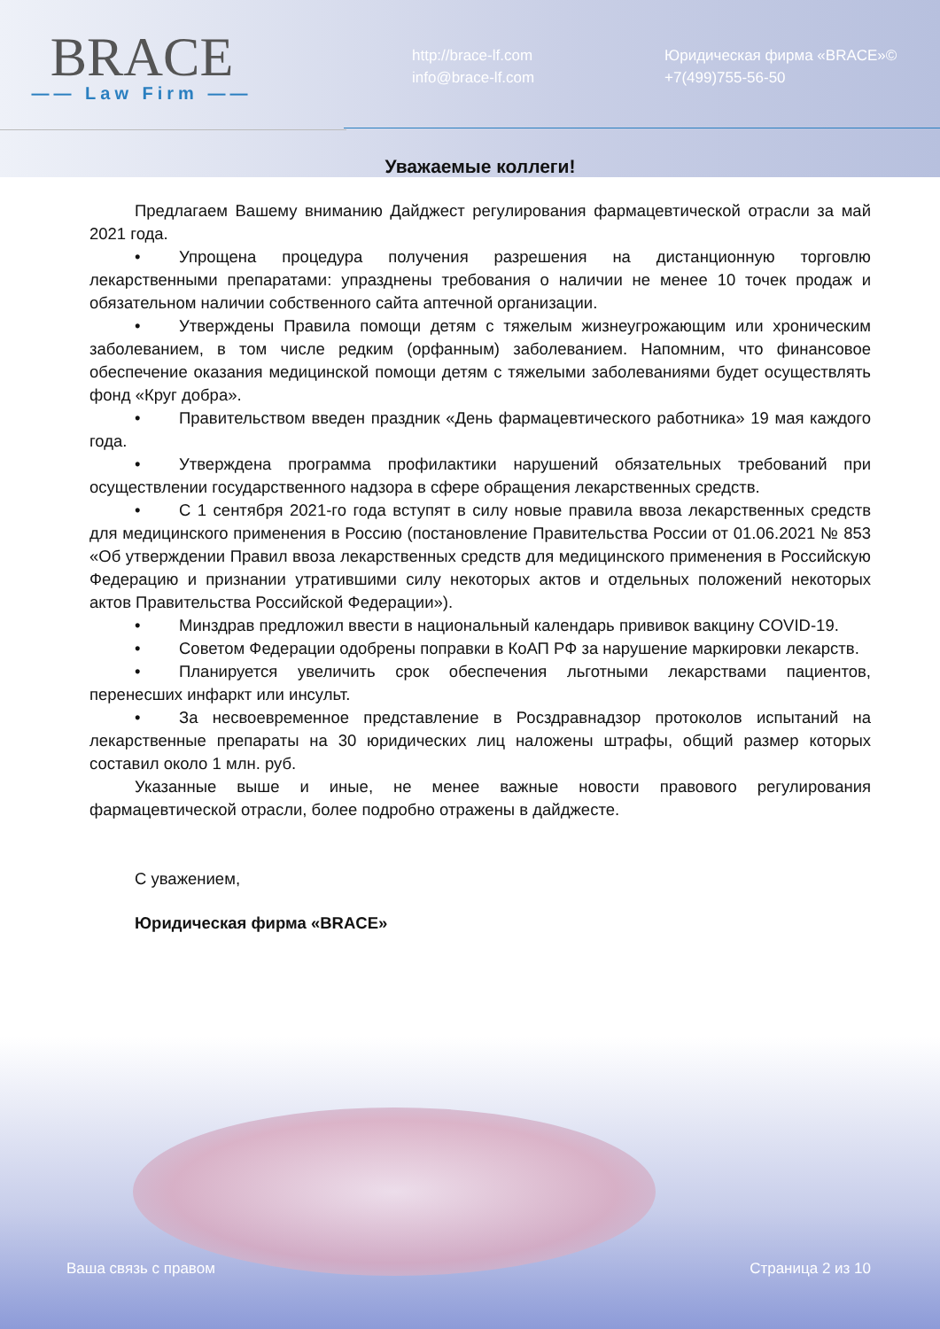BRACE
—— Law Firm ——
http://brace-lf.com
info@brace-lf.com
Юридическая фирма «BRACE»©
+7(499)755-56-50
Уважаемые коллеги!
Предлагаем Вашему вниманию Дайджест регулирования фармацевтической отрасли за май 2021 года.
• Упрощена процедура получения разрешения на дистанционную торговлю лекарственными препаратами: упразднены требования о наличии не менее 10 точек продаж и обязательном наличии собственного сайта аптечной организации.
• Утверждены Правила помощи детям с тяжелым жизнеугрожающим или хроническим заболеванием, в том числе редким (орфанным) заболеванием. Напомним, что финансовое обеспечение оказания медицинской помощи детям с тяжелыми заболеваниями будет осуществлять фонд «Круг добра».
• Правительством введен праздник «День фармацевтического работника» 19 мая каждого года.
• Утверждена программа профилактики нарушений обязательных требований при осуществлении государственного надзора в сфере обращения лекарственных средств.
• С 1 сентября 2021-го года вступят в силу новые правила ввоза лекарственных средств для медицинского применения в Россию (постановление Правительства России от 01.06.2021 № 853 «Об утверждении Правил ввоза лекарственных средств для медицинского применения в Российскую Федерацию и признании утратившими силу некоторых актов и отдельных положений некоторых актов Правительства Российской Федерации»).
• Минздрав предложил ввести в национальный календарь прививок вакцину COVID-19.
• Советом Федерации одобрены поправки в КоАП РФ за нарушение маркировки лекарств.
• Планируется увеличить срок обеспечения льготными лекарствами пациентов, перенесших инфаркт или инсульт.
• За несвоевременное представление в Росздравнадзор протоколов испытаний на лекарственные препараты на 30 юридических лиц наложены штрафы, общий размер которых составил около 1 млн. руб.
Указанные выше и иные, не менее важные новости правового регулирования фармацевтической отрасли, более подробно отражены в дайджесте.
С уважением,
Юридическая фирма «BRACE»
Ваша связь с правом Страница 2 из 10